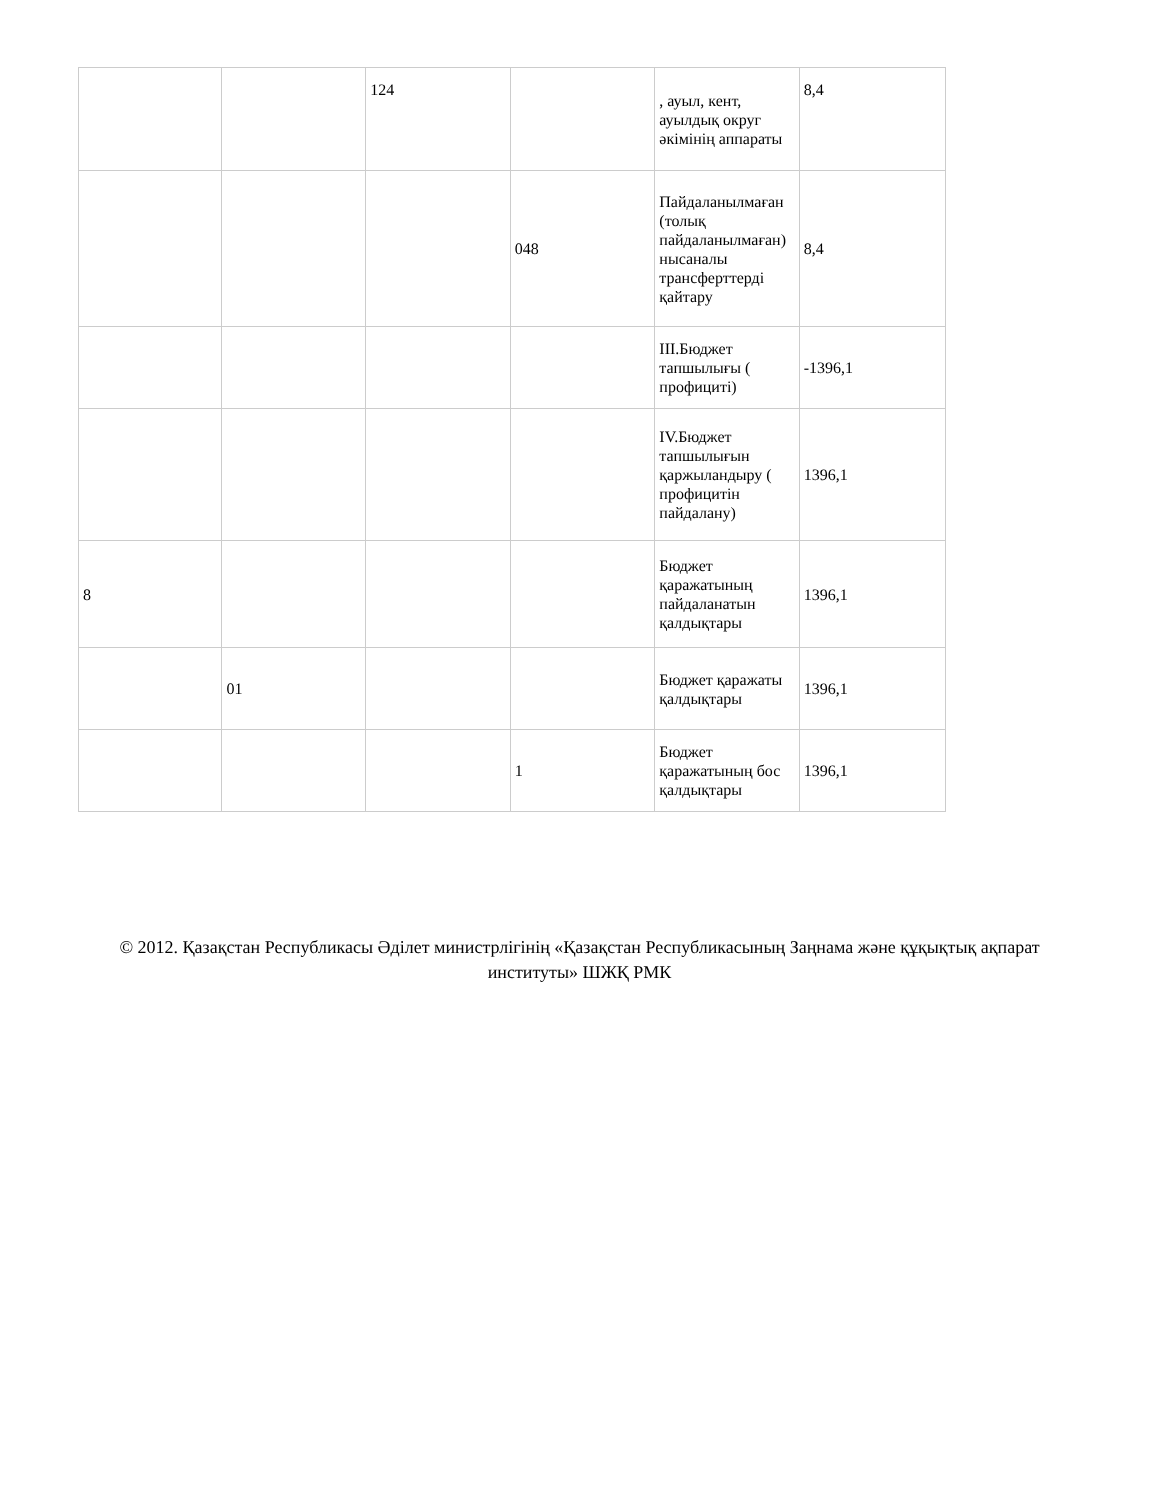| | | 124 | | , ауыл, кент, ауылдық округ әкімінің аппараты | 8,4 |
| | | | 048 | Пайдаланылмаған (толық пайдаланылмаған) нысаналы трансферттерді қайтару | 8,4 |
| | | | | III.Бюджет тапшылығы ( профициті) | -1396,1 |
| | | | | IV.Бюджет тапшылығын қаржыландыру ( профицитін пайдалану) | 1396,1 |
| 8 | | | | Бюджет қаражатының пайдаланатын қалдықтары | 1396,1 |
| | 01 | | | Бюджет қаражаты қалдықтары | 1396,1 |
| | | | 1 | Бюджет қаражатының бос қалдықтары | 1396,1 |
© 2012. Қазақстан Республикасы Әділет министрлігінің «Қазақстан Республикасының Заңнама және құқықтық ақпарат институты» ШЖҚ РМК